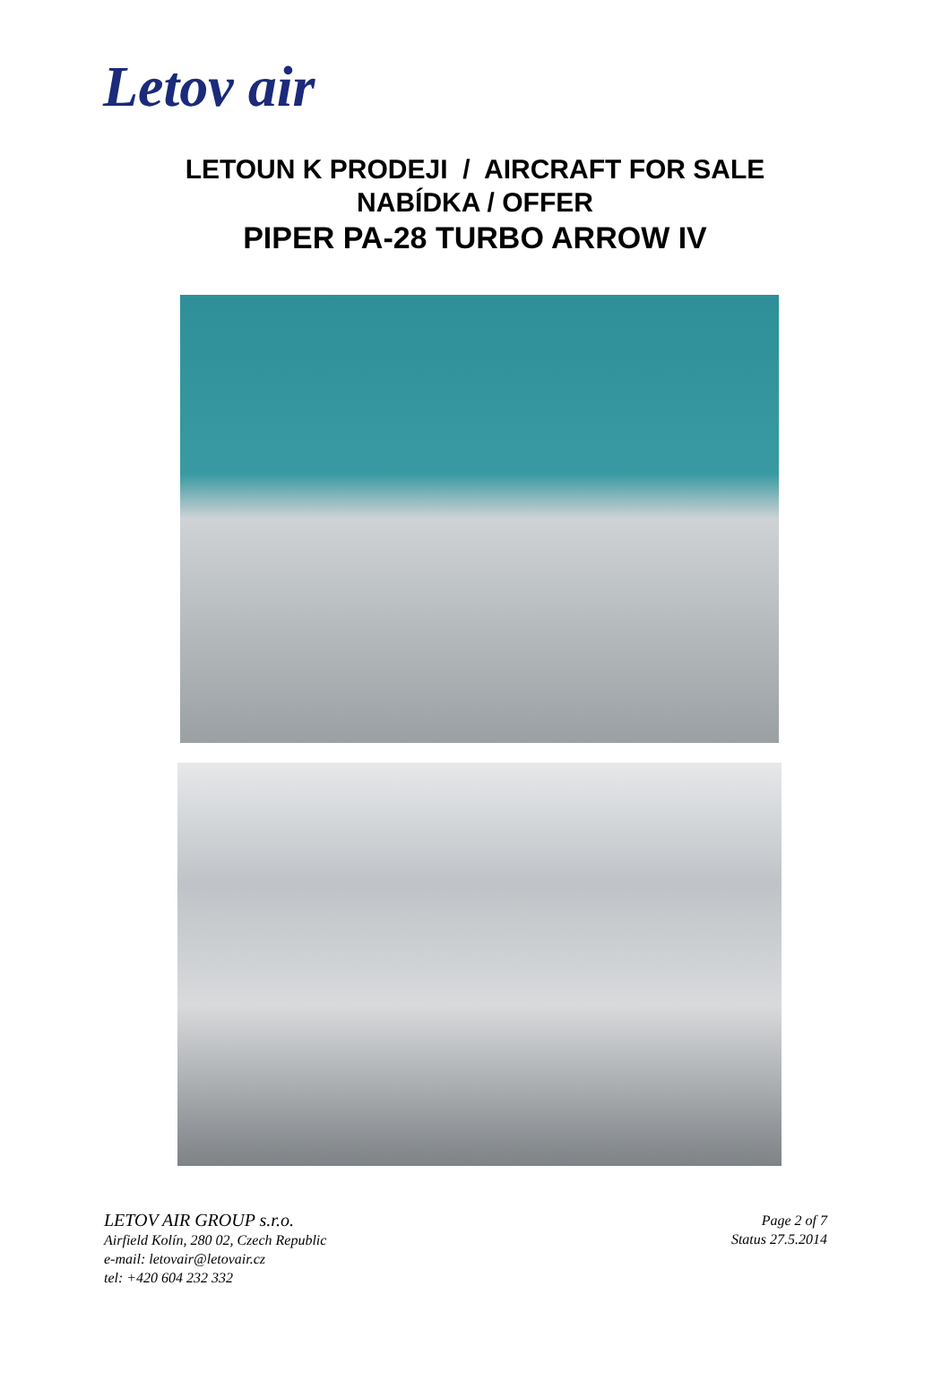Letov air
LETOUN K PRODEJI / AIRCRAFT FOR SALE
NABÍDKA / OFFER
PIPER PA-28 TURBO ARROW IV
LETOV AIR GROUP s.r.o.
Airfield Kolín, 280 02, Czech Republic
e-mail: letovair@letovair.cz
tel: +420 604 232 332
Page 2 of 7
Status 27.5.2014